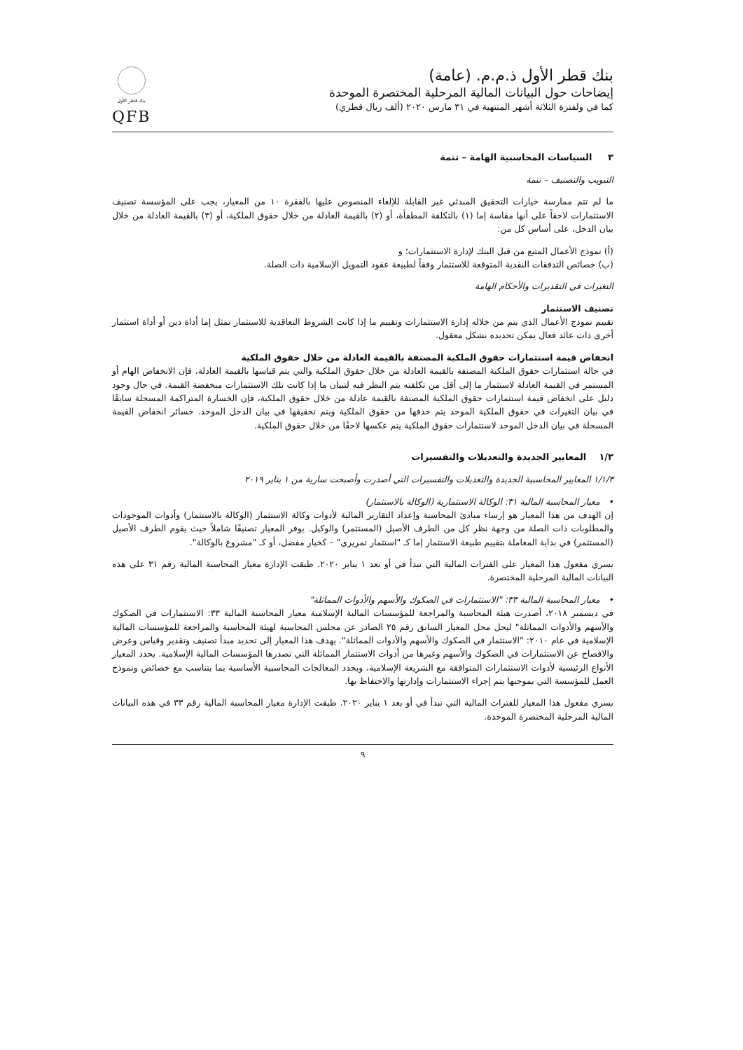بنك قطر الأول ذ.م.م. (عامة)
إيضاحات حول البيانات المالية المرحلية المختصرة الموحدة
كما في ولفترة الثلاثة أشهر المنتهية في ٣١ مارس ٢٠٢٠ (ألف ريال قطري)
بنك قطر الأول
QFB
٣ السياسات المحاسبية الهامة – تتمة
التبويب والتصنيف – تتمة
ما لم تتم ممارسة خيارات التحقيق المبدئي غير القابلة للإلغاء المنصوص عليها بالفقرة ١٠ من المعيار، يجب على المؤسسة تصنيف الاستثمارات لاحقاً على أنها مقاسة إما (١) بالتكلفة المطفأة، أو (٢) بالقيمة العادلة من خلال حقوق الملكية، أو (٣) بالقيمة العادلة من خلال بيان الدخل، على أساس كل من:
(أ) نموذج الأعمال المتبع من قبل البنك لإدارة الاستثمارات؛ و
(ب) خصائص التدفقات النقدية المتوقعة للاستثمار وفقاً لطبيعة عقود التمويل الإسلامية ذات الصلة.
التغيرات في التقديرات والأحكام الهامة
تصنيف الاستثمار
تقييم نموذج الأعمال الذي يتم من خلاله إدارة الاستثمارات وتقييم ما إذا كانت الشروط التعاقدية للاستثمار تمثل إما أداة دين أو أداة استثمار أخرى ذات عائد فعال يمكن تحديده بشكل معقول.
انخفاض قيمة استثمارات حقوق الملكية المصنفة بالقيمة العادلة من خلال حقوق الملكية
في حالة استثمارات حقوق الملكية المصنفة بالقيمة العادلة من خلال حقوق الملكية والتي يتم قياسها بالقيمة العادلة، فإن الانخفاض الهام أو المستمر في القيمة العادلة لاستثمار ما إلى أقل من تكلفته يتم النظر فيه لتبيان ما إذا كانت تلك الاستثمارات منخفضة القيمة. في حال وجود دليل على انخفاض قيمة استثمارات حقوق الملكية المصنفة بالقيمة عادلة من خلال حقوق الملكية، فإن الخسارة المتراكمة المسجلة سابقًا في بيان التغيرات في حقوق الملكية الموحد يتم حذفها من حقوق الملكية ويتم تحقيقها في بيان الدخل الموحد. خسائر انخفاض القيمة المسجلة في بيان الدخل الموحد لاستثمارات حقوق الملكية يتم عكسها لاحقًا من خلال حقوق الملكية.
١/٣ المعايير الجديدة والتعديلات والتفسيرات
١/١/٣ المعايير المحاسبية الجديدة والتعديلات والتفسيرات التي أصدرت وأصبحت سارية من ١ يناير ٢٠١٩
• معيار المحاسبة المالية ٣١: الوكالة الاستثمارية (الوكالة بالاستثمار)
إن الهدف من هذا المعيار هو إرساء مبادئ المحاسبة وإعداد التقارير المالية لأدوات وكالة الاستثمار (الوكالة بالاستثمار) وأدوات الموجودات والمطلوبات ذات الصلة من وجهة نظر كل من الطرف الأصيل (المستثمر) والوكيل. يوفر المعيار تصنيفًا شاملاً حيث يقوم الطرف الأصيل (المستثمر) في بداية المعاملة بتقييم طبيعة الاستثمار إما كـ "استثمار تمريري" – كخيار مفضل، أو كـ "مشروع بالوكالة".
يسري مفعول هذا المعيار على الفترات المالية التي تبدأ في أو بعد ١ يناير ٢٠٢٠. طبقت الإدارة معيار المحاسبة المالية رقم ٣١ على هذه البيانات المالية المرحلية المختصرة.
• معيار المحاسبة المالية ٣٣: "الاستثمارات في الصكوك والأسهم والأدوات المماثلة"
في ديسمبر ٢٠١٨، أصدرت هيئة المحاسبة والمراجعة للمؤسسات المالية الإسلامية معيار المحاسبة المالية ٣٣: الاستثمارات في الصكوك والأسهم والأدوات المماثلة" ليحل محل المعيار السابق رقم ٢٥ الصادر عن مجلس المحاسبة لهيئة المحاسبة والمراجعة للمؤسسات المالية الإسلامية في عام ٢٠١٠: "الاستثمار في الصكوك والأسهم والأدوات المماثلة". يهدف هذا المعيار إلى تحديد مبدأ تصنيف وتقدير وقياس وعرض والافصاح عن الاستثمارات في الصكوك والأسهم وغيرها من أدوات الاستثمار المماثلة التي تصدرها المؤسسات المالية الإسلامية. يحدد المعيار الأنواع الرئيسية لأدوات الاستثمارات المتوافقة مع الشريعة الإسلامية، ويحدد المعالجات المحاسبية الأساسية بما يتناسب مع خصائص ونموذج العمل للمؤسسة التي بموجبها يتم إجراء الاستثمارات وإدارتها والاحتفاظ بها.
يسري مفعول هذا المعيار للفترات المالية التي تبدأ في أو بعد ١ يناير ٢٠٢٠. طبقت الإدارة معيار المحاسبة المالية رقم ٣٣ في هذه البيانات المالية المرحلية المختصرة الموحدة.
٩